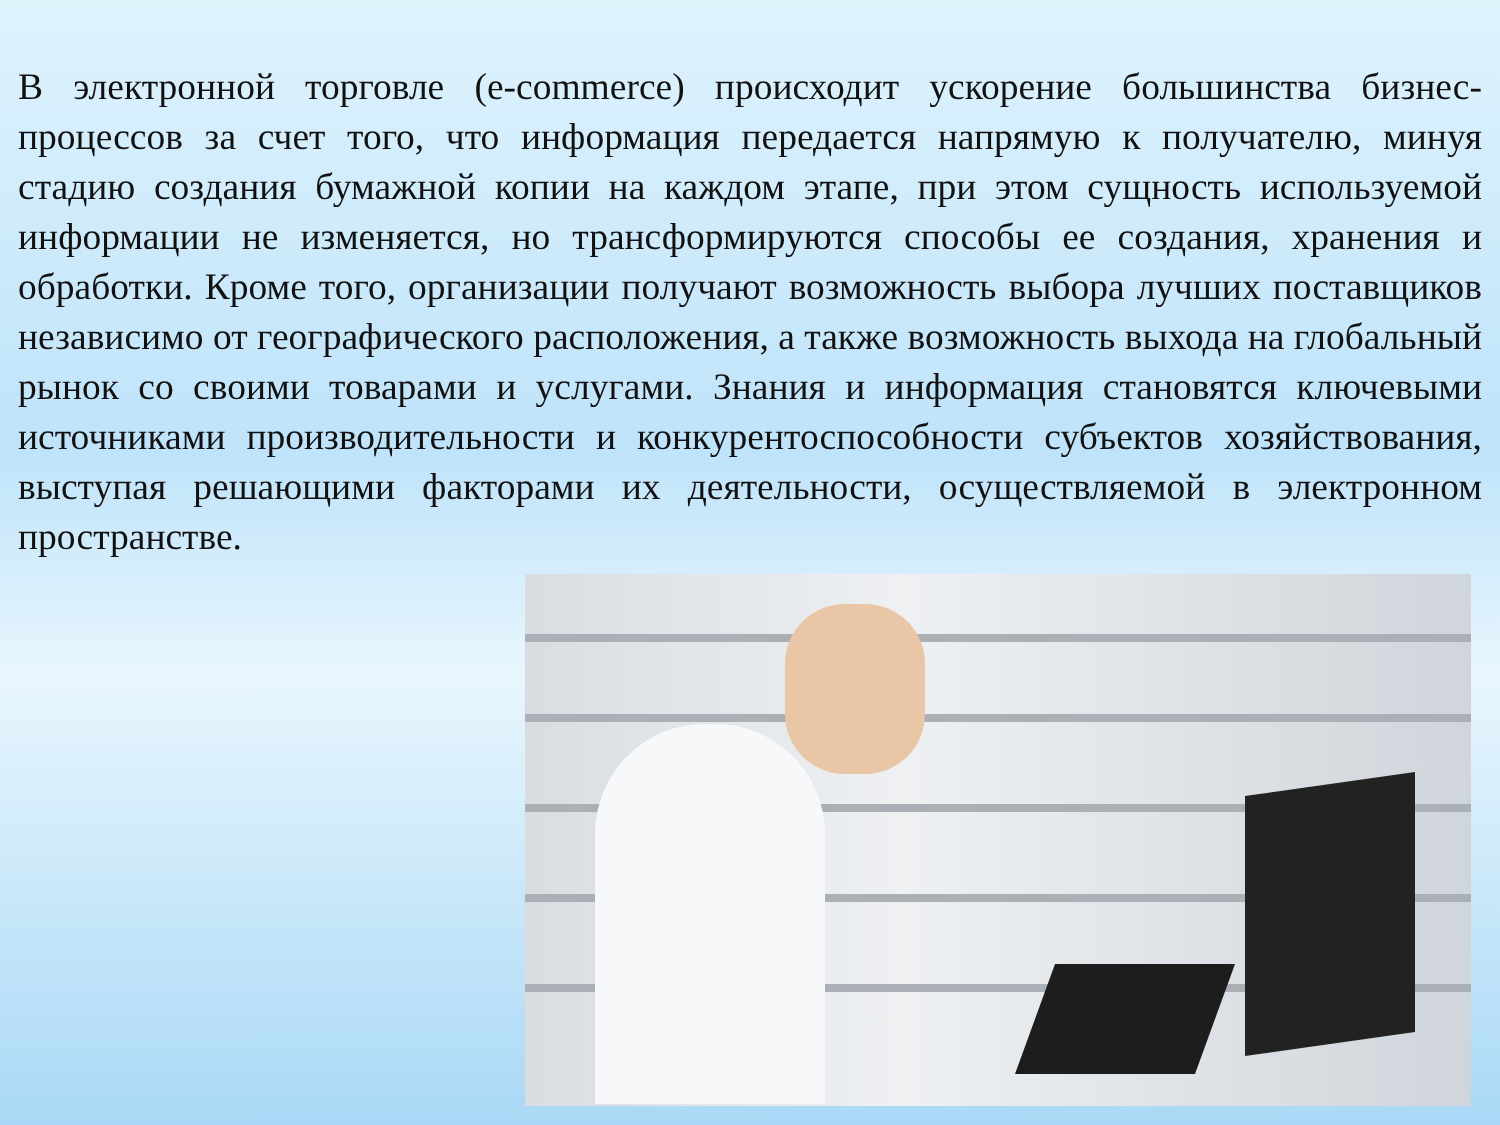В электронной торговле (e-commerce) происходит ускорение большинства бизнес-процессов за счет того, что информация передается напрямую к получателю, минуя стадию создания бумажной копии на каждом этапе, при этом сущность используемой информации не изменяется, но трансформируются способы ее создания, хранения и обработки. Кроме того, организации получают возможность выбора лучших поставщиков независимо от географического расположения, а также возможность выхода на глобальный рынок со своими товарами и услугами. Знания и информация становятся ключевыми источниками производительности и конкурентоспособности субъектов хозяйствования, выступая решающими факторами их деятельности, осуществляемой в электронном пространстве.